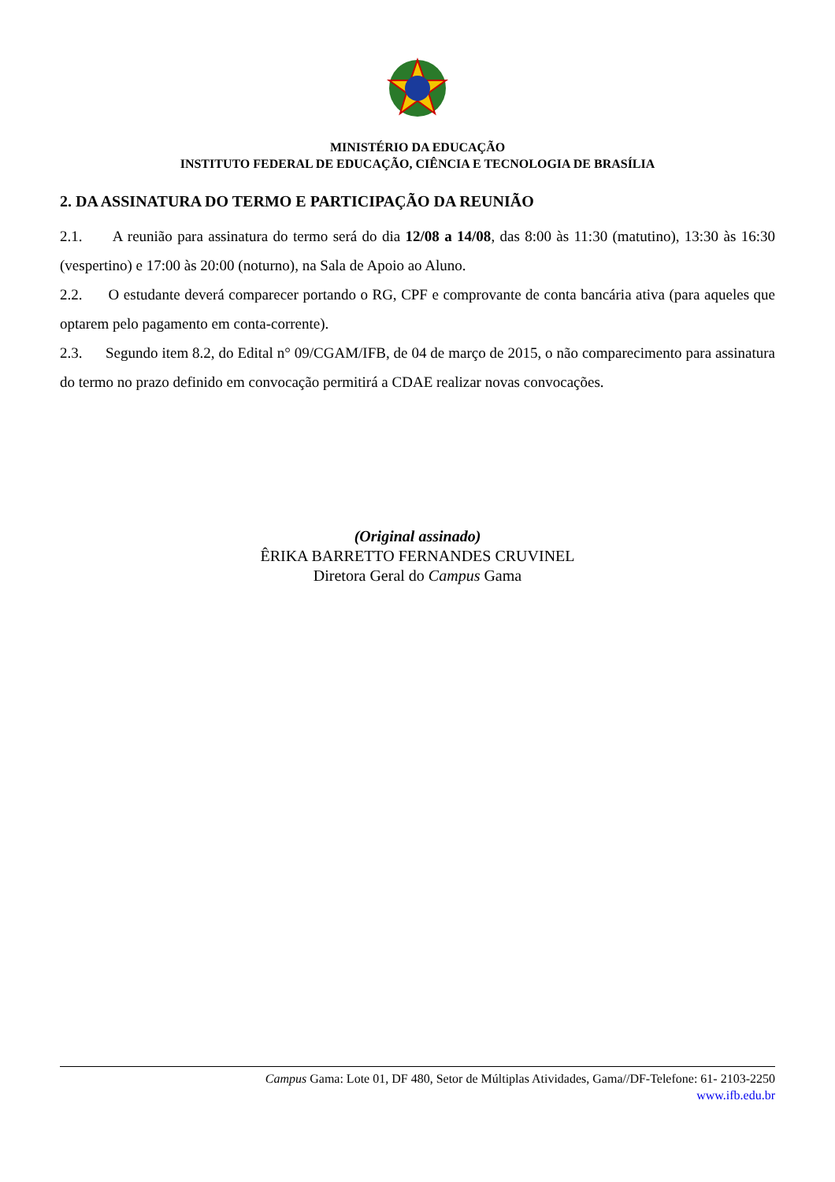MINISTÉRIO DA EDUCAÇÃO
INSTITUTO FEDERAL DE EDUCAÇÃO, CIÊNCIA E TECNOLOGIA DE BRASÍLIA
2. DA ASSINATURA DO TERMO E PARTICIPAÇÃO DA REUNIÃO
2.1. A reunião para assinatura do termo será do dia 12/08 a 14/08, das 8:00 às 11:30 (matutino), 13:30 às 16:30 (vespertino) e 17:00 às 20:00 (noturno), na Sala de Apoio ao Aluno.
2.2. O estudante deverá comparecer portando o RG, CPF e comprovante de conta bancária ativa (para aqueles que optarem pelo pagamento em conta-corrente).
2.3. Segundo item 8.2, do Edital n° 09/CGAM/IFB, de 04 de março de 2015, o não comparecimento para assinatura do termo no prazo definido em convocação permitirá a CDAE realizar novas convocações.
(Original assinado)
ÊRIKA BARRETTO FERNANDES CRUVINEL
Diretora Geral do Campus Gama
Campus Gama: Lote 01, DF 480, Setor de Múltiplas Atividades, Gama//DF-Telefone: 61- 2103-2250
www.ifb.edu.br